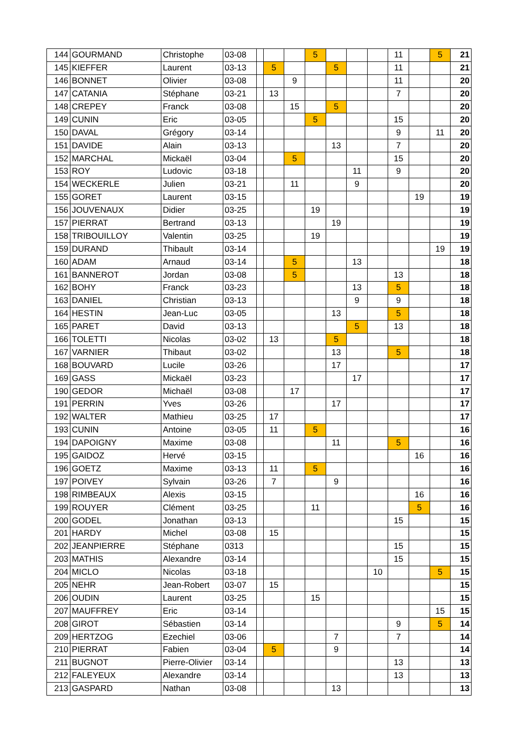| 144 | GOURMAND | Christophe | 03-08 | | | | 5 | | | | 11 | | 5 | 21 |
| 145 | KIEFFER | Laurent | 03-13 | | 5 | | | 5 | | | 11 | | | 21 |
| 146 | BONNET | Olivier | 03-08 | | | 9 | | | | | 11 | | | 20 |
| 147 | CATANIA | Stéphane | 03-21 | | 13 | | | | | | 7 | | | 20 |
| 148 | CREPEY | Franck | 03-08 | | | 15 | | 5 | | | | | | 20 |
| 149 | CUNIN | Eric | 03-05 | | | | 5 | | | | 15 | | | 20 |
| 150 | DAVAL | Grégory | 03-14 | | | | | | | | 9 | | 11 | 20 |
| 151 | DAVIDE | Alain | 03-13 | | | | | 13 | | | 7 | | | 20 |
| 152 | MARCHAL | Mickaël | 03-04 | | | 5 | | | | | 15 | | | 20 |
| 153 | ROY | Ludovic | 03-18 | | | | | | 11 | | 9 | | | 20 |
| 154 | WECKERLE | Julien | 03-21 | | | 11 | | | 9 | | | | | 20 |
| 155 | GORET | Laurent | 03-15 | | | | | | | | | 19 | | 19 |
| 156 | JOUVENAUX | Didier | 03-25 | | | | 19 | | | | | | | 19 |
| 157 | PIERRAT | Bertrand | 03-13 | | | | | 19 | | | | | | 19 |
| 158 | TRIBOUILLOY | Valentin | 03-25 | | | | 19 | | | | | | | 19 |
| 159 | DURAND | Thibault | 03-14 | | | | | | | | | | 19 | 19 |
| 160 | ADAM | Arnaud | 03-14 | | | 5 | | | 13 | | | | | 18 |
| 161 | BANNEROT | Jordan | 03-08 | | | 5 | | | | | 13 | | | 18 |
| 162 | BOHY | Franck | 03-23 | | | | | | 13 | | 5 | | | 18 |
| 163 | DANIEL | Christian | 03-13 | | | | | | 9 | | 9 | | | 18 |
| 164 | HESTIN | Jean-Luc | 03-05 | | | | | 13 | | | 5 | | | 18 |
| 165 | PARET | David | 03-13 | | | | | | 5 | | 13 | | | 18 |
| 166 | TOLETTI | Nicolas | 03-02 | | 13 | | | 5 | | | | | | 18 |
| 167 | VARNIER | Thibaut | 03-02 | | | | | 13 | | | 5 | | | 18 |
| 168 | BOUVARD | Lucile | 03-26 | | | | | 17 | | | | | | 17 |
| 169 | GASS | Mickaël | 03-23 | | | | | | 17 | | | | | 17 |
| 190 | GEDOR | Michaël | 03-08 | | | 17 | | | | | | | | 17 |
| 191 | PERRIN | Yves | 03-26 | | | | | 17 | | | | | | 17 |
| 192 | WALTER | Mathieu | 03-25 | | 17 | | | | | | | | | 17 |
| 193 | CUNIN | Antoine | 03-05 | | 11 | | 5 | | | | | | | 16 |
| 194 | DAPOIGNY | Maxime | 03-08 | | | | | 11 | | | 5 | | | 16 |
| 195 | GAIDOZ | Hervé | 03-15 | | | | | | | | | 16 | | 16 |
| 196 | GOETZ | Maxime | 03-13 | | 11 | | 5 | | | | | | | 16 |
| 197 | POIVEY | Sylvain | 03-26 | | 7 | | | 9 | | | | | | 16 |
| 198 | RIMBEAUX | Alexis | 03-15 | | | | | | | | | 16 | | 16 |
| 199 | ROUYER | Clément | 03-25 | | | | 11 | | | | | 5 | | 16 |
| 200 | GODEL | Jonathan | 03-13 | | | | | | | | 15 | | | 15 |
| 201 | HARDY | Michel | 03-08 | | 15 | | | | | | | | | 15 |
| 202 | JEANPIERRE | Stéphane | 0313 | | | | | | | | 15 | | | 15 |
| 203 | MATHIS | Alexandre | 03-14 | | | | | | | | 15 | | | 15 |
| 204 | MICLO | Nicolas | 03-18 | | | | | | | 10 | | | 5 | 15 |
| 205 | NEHR | Jean-Robert | 03-07 | | 15 | | | | | | | | | 15 |
| 206 | OUDIN | Laurent | 03-25 | | | | 15 | | | | | | | 15 |
| 207 | MAUFFREY | Eric | 03-14 | | | | | | | | | | 15 | 15 |
| 208 | GIROT | Sébastien | 03-14 | | | | | | | | 9 | | 5 | 14 |
| 209 | HERTZOG | Ezechiel | 03-06 | | | | | 7 | | | 7 | | | 14 |
| 210 | PIERRAT | Fabien | 03-04 | | 5 | | | 9 | | | | | | 14 |
| 211 | BUGNOT | Pierre-Olivier | 03-14 | | | | | | | | 13 | | | 13 |
| 212 | FALEYEUX | Alexandre | 03-14 | | | | | | | | 13 | | | 13 |
| 213 | GASPARD | Nathan | 03-08 | | | | | 13 | | | | | | 13 |